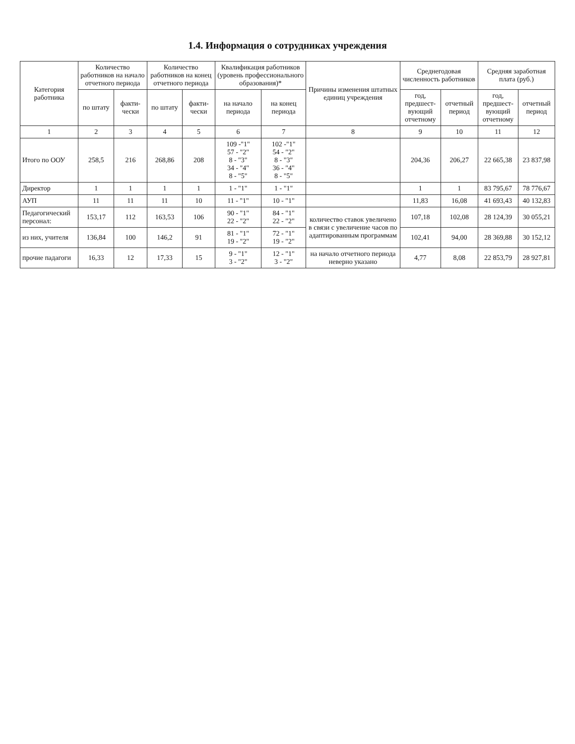1.4. Информация о сотрудниках учреждения
| Категория работника | Количество работников на начало отчетного периода | | Количество работников на конец отчетного периода | | Квалификация работников (уровень профессионального образования)* | | Причины изменения штатных единиц учреждения | Среднегодовая численность работников | | Средняя заработная плата (руб.) | |
| --- | --- | --- | --- | --- | --- | --- | --- | --- | --- | --- | --- |
| | по штату | факти- чески | по штату | факти- чески | на начало периода | на конец периода | | год, предшест- вующий отчетному | отчетный период | год, предшест- вующий отчетному | отчетный период |
| 1 | 2 | 3 | 4 | 5 | 6 | 7 | 8 | 9 | 10 | 11 | 12 |
| Итого по ООУ | 258,5 | 216 | 268,86 | 208 | 109 -"1" 57 - "2" 8 - "3" 34 - "4" 8 - "5" | 102 -"1" 54 - "2" 8 - "3" 36 - "4" 8 - "5" | | 204,36 | 206,27 | 22 665,38 | 23 837,98 |
| Директор | 1 | 1 | 1 | 1 | 1 - "1" | 1 - "1" | | 1 | 1 | 83 795,67 | 78 776,67 |
| АУП | 11 | 11 | 11 | 10 | 11 - "1" | 10 - "1" | | 11,83 | 16,08 | 41 693,43 | 40 132,83 |
| Педагогический персонал: | 153,17 | 112 | 163,53 | 106 | 90 - "1" 22 - "2" | 84 - "1" 22 - "2" | количество ставок увеличено в связи с увеличение часов по адаптированным программам | 107,18 | 102,08 | 28 124,39 | 30 055,21 |
| из них, учителя | 136,84 | 100 | 146,2 | 91 | 81 - "1" 19 - "2" | 72 - "1" 19 - "2" | | 102,41 | 94,00 | 28 369,88 | 30 152,12 |
| прочие падагоги | 16,33 | 12 | 17,33 | 15 | 9 - "1" 3 - "2" | 12 - "1" 3 - "2" | на начало отчетного периода неверно указано | 4,77 | 8,08 | 22 853,79 | 28 927,81 |